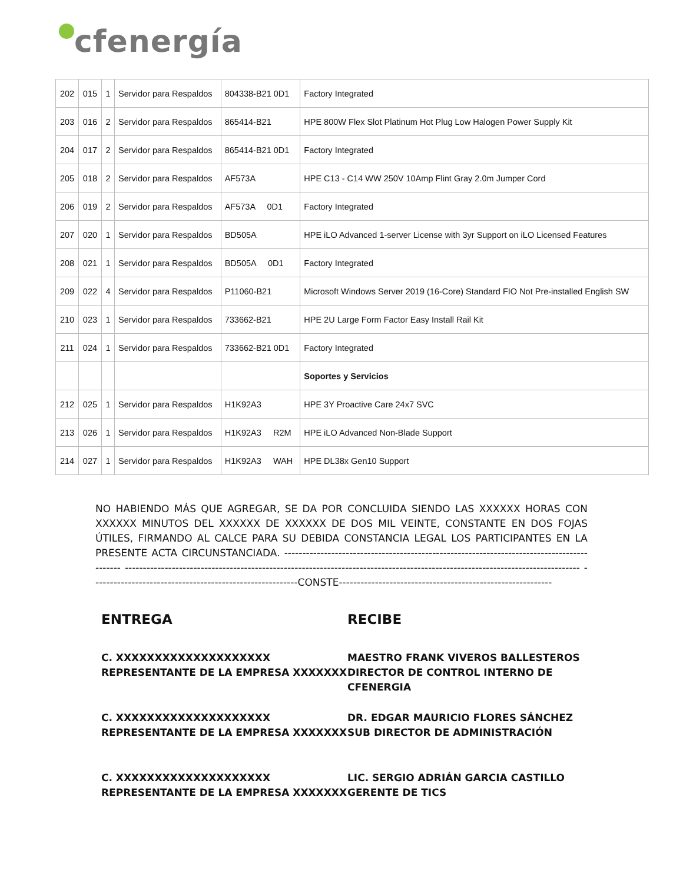cfenergía
| 202 | 015 | 1 | Servidor para Respaldos | 804338-B21 0D1 | Factory Integrated |
| 203 | 016 | 2 | Servidor para Respaldos | 865414-B21 | HPE 800W Flex Slot Platinum Hot Plug Low Halogen Power Supply Kit |
| 204 | 017 | 2 | Servidor para Respaldos | 865414-B21 0D1 | Factory Integrated |
| 205 | 018 | 2 | Servidor para Respaldos | AF573A | HPE C13 - C14 WW 250V 10Amp Flint Gray 2.0m Jumper Cord |
| 206 | 019 | 2 | Servidor para Respaldos | AF573A 0D1 | Factory Integrated |
| 207 | 020 | 1 | Servidor para Respaldos | BD505A | HPE iLO Advanced 1-server License with 3yr Support on iLO Licensed Features |
| 208 | 021 | 1 | Servidor para Respaldos | BD505A 0D1 | Factory Integrated |
| 209 | 022 | 4 | Servidor para Respaldos | P11060-B21 | Microsoft Windows Server 2019 (16-Core) Standard FIO Not Pre-installed English SW |
| 210 | 023 | 1 | Servidor para Respaldos | 733662-B21 | HPE 2U Large Form Factor Easy Install Rail Kit |
| 211 | 024 | 1 | Servidor para Respaldos | 733662-B21 0D1 | Factory Integrated |
| | | | | | Soportes y Servicios |
| 212 | 025 | 1 | Servidor para Respaldos | H1K92A3 | HPE 3Y Proactive Care 24x7 SVC |
| 213 | 026 | 1 | Servidor para Respaldos | H1K92A3 R2M | HPE iLO Advanced Non-Blade Support |
| 214 | 027 | 1 | Servidor para Respaldos | H1K92A3 WAH | HPE DL38x Gen10 Support |
NO HABIENDO MÁS QUE AGREGAR, SE DA POR CONCLUIDA SIENDO LAS XXXXXX HORAS CON XXXXXX MINUTOS DEL XXXXXX DE XXXXXX DE DOS MIL VEINTE, CONSTANTE EN DOS FOJAS ÚTILES, FIRMANDO AL CALCE PARA SU DEBIDA CONSTANCIA LEGAL LOS PARTICIPANTES EN LA PRESENTE ACTA CIRCUNSTANCIADA. ------------------------------------------------------------------------------------------- ------------------------------------------------------------------------------------------------------------------------------ ---------------------------------------------------------CONSTE-----------------------------------------------------------
ENTREGA
C. XXXXXXXXXXXXXXXXXXXX
REPRESENTANTE DE LA EMPRESA XXXXXXX
C. XXXXXXXXXXXXXXXXXXXX
REPRESENTANTE DE LA EMPRESA XXXXXXX
C. XXXXXXXXXXXXXXXXXXXX
REPRESENTANTE DE LA EMPRESA XXXXXXX
RECIBE
MAESTRO FRANK VIVEROS BALLESTEROS
DIRECTOR DE CONTROL INTERNO DE CFENERGIA
DR. EDGAR MAURICIO FLORES SÁNCHEZ
SUB DIRECTOR DE ADMINISTRACIÓN
LIC. SERGIO ADRIÁN GARCIA CASTILLO
GERENTE DE TICS